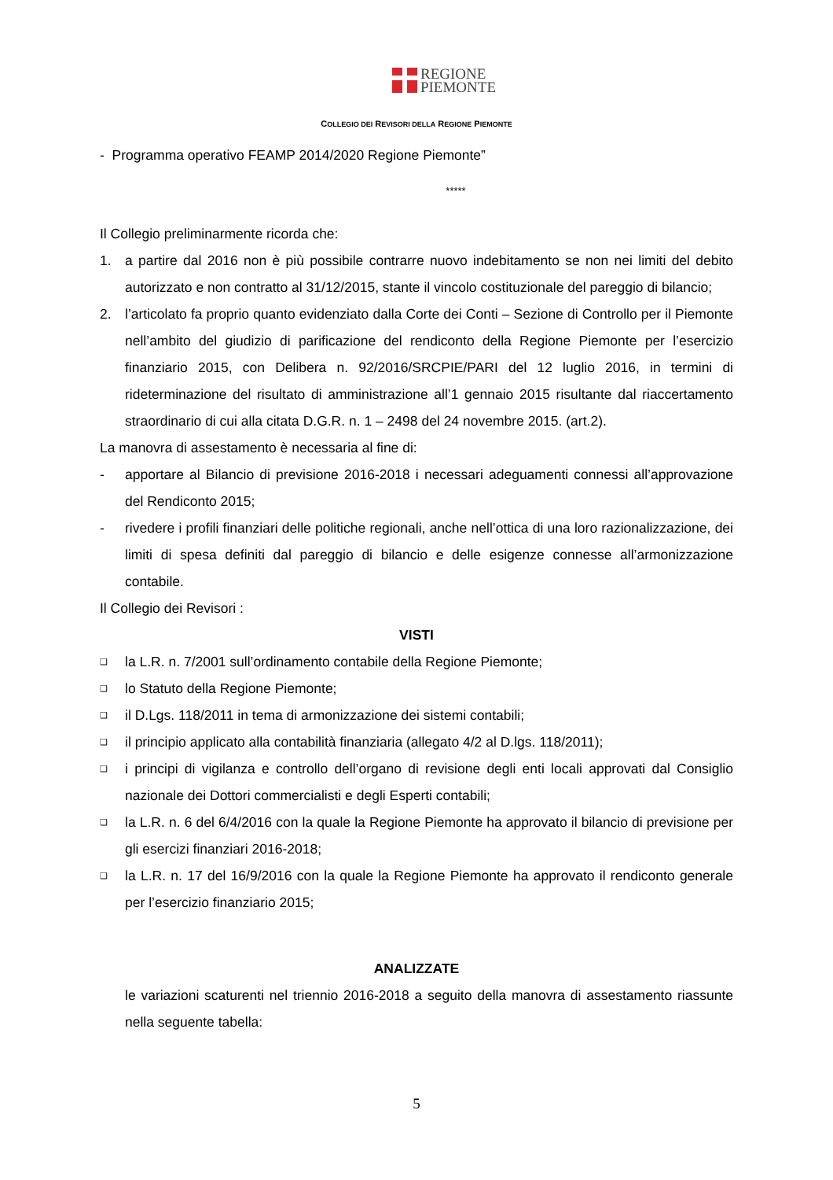REGIONE
PIEMONTE
COLLEGIO DEI REVISORI DELLA REGIONE PIEMONTE
- Programma operativo FEAMP 2014/2020 Regione Piemonte”
*****
Il Collegio preliminarmente ricorda che:
1. a partire dal 2016 non è più possibile contrarre nuovo indebitamento se non nei limiti del debito autorizzato e non contratto al 31/12/2015, stante il vincolo costituzionale del pareggio di bilancio;
2. l’articolato fa proprio quanto evidenziato dalla Corte dei Conti – Sezione di Controllo per il Piemonte nell’ambito del giudizio di parificazione del rendiconto della Regione Piemonte per l’esercizio finanziario 2015, con Delibera n. 92/2016/SRCPIE/PARI del 12 luglio 2016, in termini di rideterminazione del risultato di amministrazione all’1 gennaio 2015 risultante dal riaccertamento straordinario di cui alla citata D.G.R. n. 1 – 2498 del 24 novembre 2015. (art.2).
La manovra di assestamento è necessaria al fine di:
- apportare al Bilancio di previsione 2016-2018 i necessari adeguamenti connessi all’approvazione del Rendiconto 2015;
- rivedere i profili finanziari delle politiche regionali, anche nell’ottica di una loro razionalizzazione, dei limiti di spesa definiti dal pareggio di bilancio e delle esigenze connesse all’armonizzazione contabile.
Il Collegio dei Revisori :
VISTI
❑ la L.R. n. 7/2001 sull’ordinamento contabile della Regione Piemonte;
❑ lo Statuto della Regione Piemonte;
❑ il D.Lgs. 118/2011 in tema di armonizzazione dei sistemi contabili;
❑ il principio applicato alla contabilità finanziaria (allegato 4/2 al D.lgs. 118/2011);
❑ i principi di vigilanza e controllo dell’organo di revisione degli enti locali approvati dal Consiglio nazionale dei Dottori commercialisti e degli Esperti contabili;
❑ la L.R. n. 6 del 6/4/2016 con la quale la Regione Piemonte ha approvato il bilancio di previsione per gli esercizi finanziari 2016-2018;
❑ la L.R. n. 17 del 16/9/2016 con la quale la Regione Piemonte ha approvato il rendiconto generale per l’esercizio finanziario 2015;
ANALIZZATE
le variazioni scaturenti nel triennio 2016-2018 a seguito della manovra di assestamento riassunte nella seguente tabella:
5